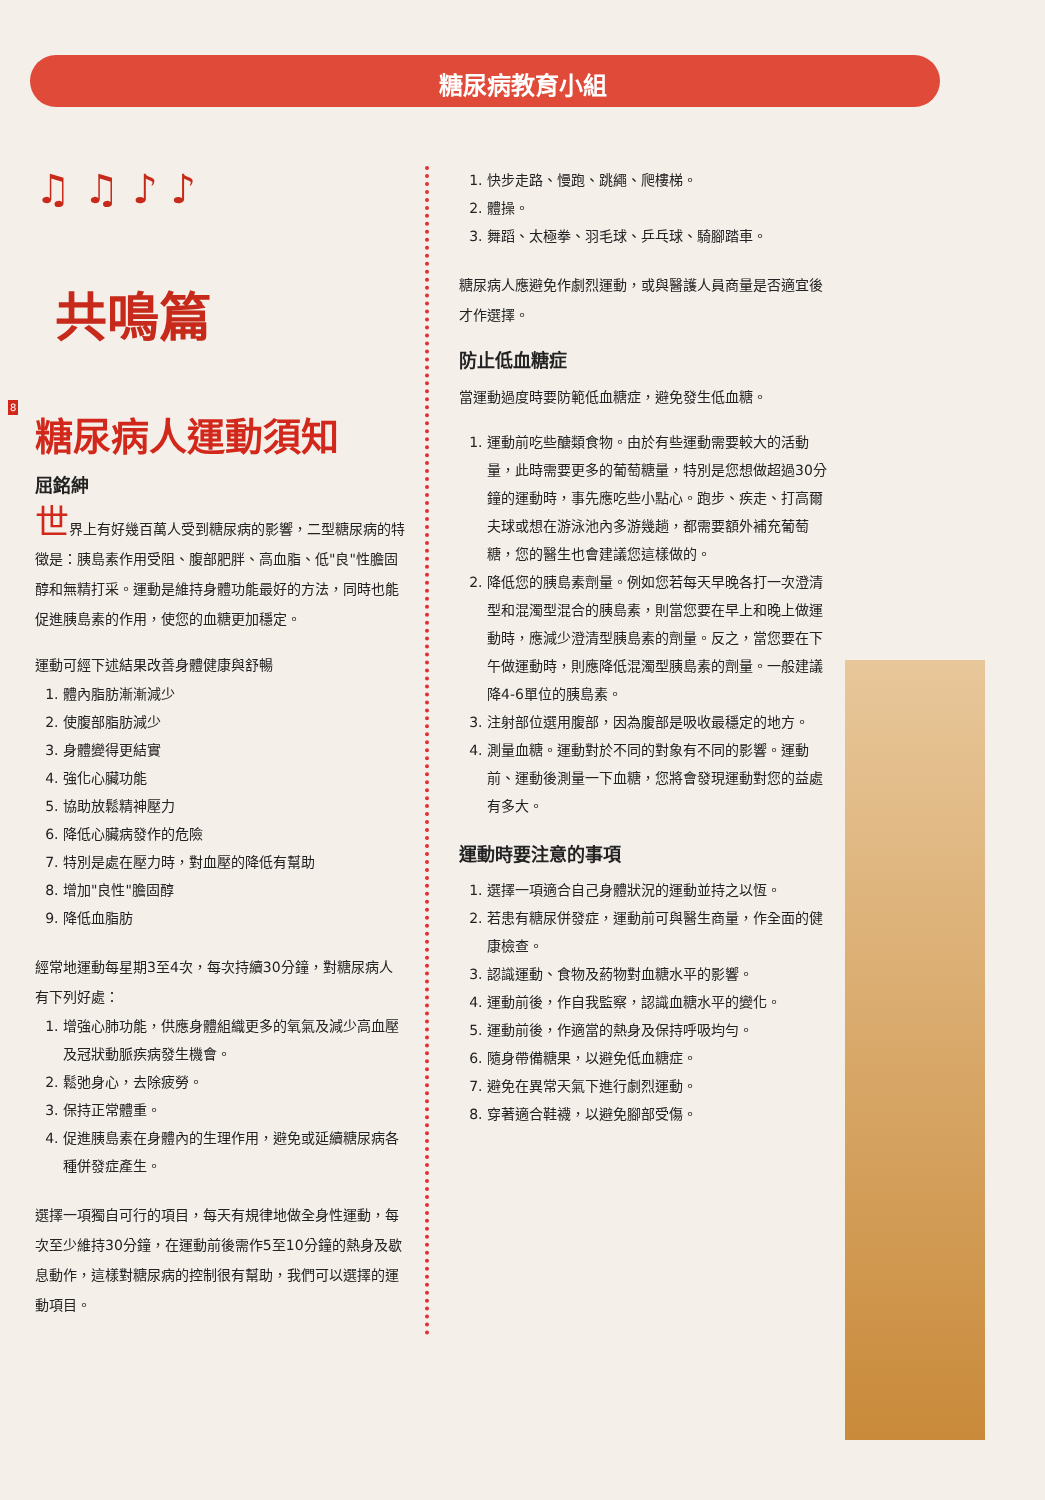糖尿病教育小組
♫ ♫ ♪ ♪
共鳴篇
8
糖尿病人運動須知
屈銘紳
世界上有好幾百萬人受到糖尿病的影響，二型糖尿病的特徵是：胰島素作用受阻、腹部肥胖、高血脂、低"良"性膽固醇和無精打采。運動是維持身體功能最好的方法，同時也能促進胰島素的作用，使您的血糖更加穩定。
運動可經下述結果改善身體健康與舒暢
1. 體內脂肪漸漸減少
2. 使腹部脂肪減少
3. 身體變得更結實
4. 強化心臟功能
5. 協助放鬆精神壓力
6. 降低心臟病發作的危險
7. 特別是處在壓力時，對血壓的降低有幫助
8. 增加"良性"膽固醇
9. 降低血脂肪
經常地運動每星期3至4次，每次持續30分鐘，對糖尿病人有下列好處：
1. 增強心肺功能，供應身體組織更多的氧氣及減少高血壓及冠狀動脈疾病發生機會。
2. 鬆弛身心，去除疲勞。
3. 保持正常體重。
4. 促進胰島素在身體內的生理作用，避免或延續糖尿病各種併發症產生。
選擇一項獨自可行的項目，每天有規律地做全身性運動，每次至少維持30分鐘，在運動前後需作5至10分鐘的熱身及歇息動作，這樣對糖尿病的控制很有幫助，我們可以選擇的運動項目。
1. 快步走路、慢跑、跳繩、爬樓梯。
2. 體操。
3. 舞蹈、太極拳、羽毛球、乒乓球、騎腳踏車。
糖尿病人應避免作劇烈運動，或與醫護人員商量是否適宜後才作選擇。
防止低血糖症
當運動過度時要防範低血糖症，避免發生低血糖。
1. 運動前吃些醣類食物。由於有些運動需要較大的活動量，此時需要更多的葡萄糖量，特別是您想做超過30分鐘的運動時，事先應吃些小點心。跑步、疾走、打高爾夫球或想在游泳池內多游幾趟，都需要額外補充葡萄糖，您的醫生也會建議您這樣做的。
2. 降低您的胰島素劑量。例如您若每天早晚各打一次澄清型和混濁型混合的胰島素，則當您要在早上和晚上做運動時，應減少澄清型胰島素的劑量。反之，當您要在下午做運動時，則應降低混濁型胰島素的劑量。一般建議降4-6單位的胰島素。
3. 注射部位選用腹部，因為腹部是吸收最穩定的地方。
4. 測量血糖。運動對於不同的對象有不同的影響。運動前、運動後測量一下血糖，您將會發現運動對您的益處有多大。
運動時要注意的事項
1. 選擇一項適合自己身體狀況的運動並持之以恆。
2. 若患有糖尿併發症，運動前可與醫生商量，作全面的健康檢查。
3. 認識運動、食物及葯物對血糖水平的影響。
4. 運動前後，作自我監察，認識血糖水平的變化。
5. 運動前後，作適當的熱身及保持呼吸均勻。
6. 隨身帶備糖果，以避免低血糖症。
7. 避免在異常天氣下進行劇烈運動。
8. 穿著適合鞋襪，以避免腳部受傷。